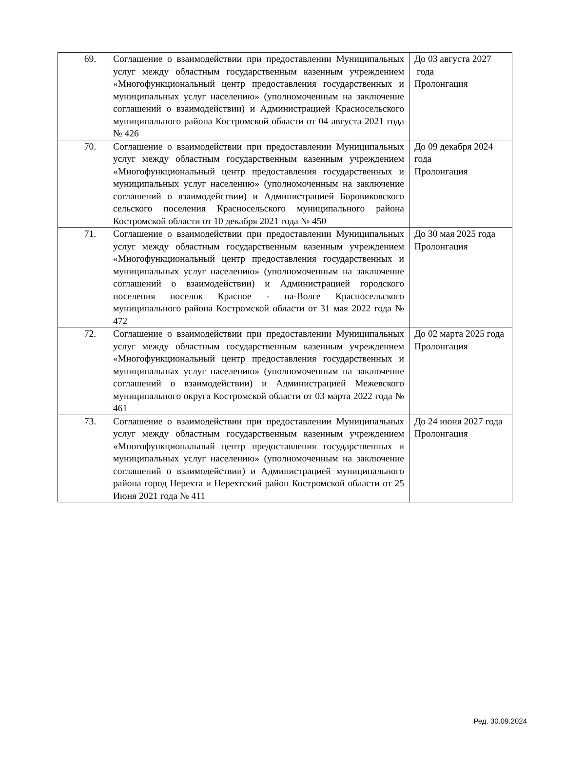| 69. | Соглашение о взаимодействии при предоставлении Муниципальных услуг между областным государственным казенным учреждением «Многофункциональный центр предоставления государственных и муниципальных услуг населению» (уполномоченным на заключение соглашений о взаимодействии) и Администрацией Красносельского муниципального района Костромской области от 04 августа 2021 года № 426 | До 03 августа 2027 года Пролонгация |
| 70. | Соглашение о взаимодействии при предоставлении Муниципальных услуг между областным государственным казенным учреждением «Многофункциональный центр предоставления государственных и муниципальных услуг населению» (уполномоченным на заключение соглашений о взаимодействии) и Администрацией Боровиковского сельского поселения Красносельского муниципального района Костромской области от 10 декабря 2021 года № 450 | До 09 декабря 2024 года Пролонгация |
| 71. | Соглашение о взаимодействии при предоставлении Муниципальных услуг между областным государственным казенным учреждением «Многофункциональный центр предоставления государственных и муниципальных услуг населению» (уполномоченным на заключение соглашений о взаимодействии) и Администрацией городского поселения поселок Красное - на-Волге Красносельского муниципального района Костромской области от 31 мая 2022 года № 472 | До 30 мая 2025 года Пролонгация |
| 72. | Соглашение о взаимодействии при предоставлении Муниципальных услуг между областным государственным казенным учреждением «Многофункциональный центр предоставления государственных и муниципальных услуг населению» (уполномоченным на заключение соглашений о взаимодействии) и Администрацией Межевского муниципального округа Костромской области от 03 марта 2022 года № 461 | До 02 марта 2025 года Пролонгация |
| 73. | Соглашение о взаимодействии при предоставлении Муниципальных услуг между областным государственным казенным учреждением «Многофункциональный центр предоставления государственных и муниципальных услуг населению» (уполномоченным на заключение соглашений о взаимодействии) и Администрацией муниципального района город Нерехта и Нерехтский район Костромской области от 25 Июня 2021 года № 411 | До 24 июня 2027 года Пролонгация |
Ред. 30.09.2024